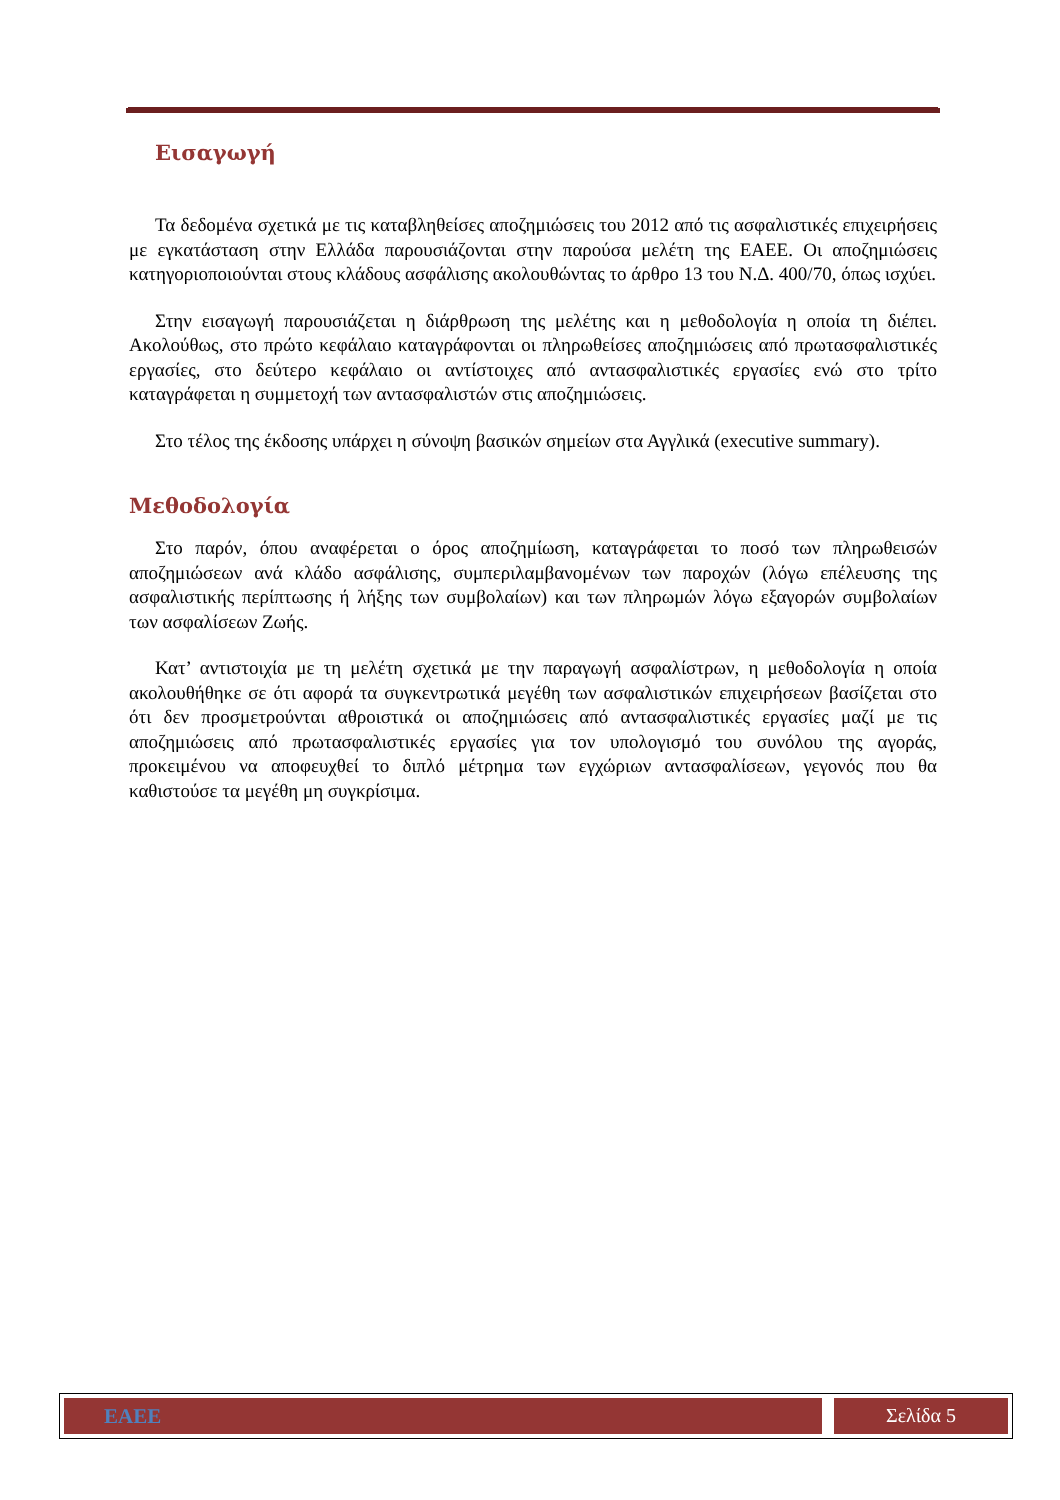Εισαγωγή
Τα δεδομένα σχετικά με τις καταβληθείσες αποζημιώσεις του 2012 από τις ασφαλιστικές επιχειρήσεις με εγκατάσταση στην Ελλάδα παρουσιάζονται στην παρούσα μελέτη της ΕΑΕΕ. Οι αποζημιώσεις κατηγοριοποιούνται στους κλάδους ασφάλισης ακολουθώντας το άρθρο 13 του Ν.Δ. 400/70, όπως ισχύει.
Στην εισαγωγή παρουσιάζεται η διάρθρωση της μελέτης και η μεθοδολογία η οποία τη διέπει. Ακολούθως, στο πρώτο κεφάλαιο καταγράφονται οι πληρωθείσες αποζημιώσεις από πρωτασφαλιστικές εργασίες, στο δεύτερο κεφάλαιο οι αντίστοιχες από αντασφαλιστικές εργασίες ενώ στο τρίτο καταγράφεται η συμμετοχή των αντασφαλιστών στις αποζημιώσεις.
Στο τέλος της έκδοσης υπάρχει η σύνοψη βασικών σημείων στα Αγγλικά (executive summary).
Μεθοδολογία
Στο παρόν, όπου αναφέρεται ο όρος αποζημίωση, καταγράφεται το ποσό των πληρωθεισών αποζημιώσεων ανά κλάδο ασφάλισης, συμπεριλαμβανομένων των παροχών (λόγω επέλευσης της ασφαλιστικής περίπτωσης ή λήξης των συμβολαίων) και των πληρωμών λόγω εξαγορών συμβολαίων των ασφαλίσεων Ζωής.
Κατ’ αντιστοιχία με τη μελέτη σχετικά με την παραγωγή ασφαλίστρων, η μεθοδολογία η οποία ακολουθήθηκε σε ότι αφορά τα συγκεντρωτικά μεγέθη των ασφαλιστικών επιχειρήσεων βασίζεται στο ότι δεν προσμετρούνται αθροιστικά οι αποζημιώσεις από αντασφαλιστικές εργασίες μαζί με τις αποζημιώσεις από πρωτασφαλιστικές εργασίες για τον υπολογισμό του συνόλου της αγοράς, προκειμένου να αποφευχθεί το διπλό μέτρημα των εγχώριων αντασφαλίσεων, γεγονός που θα καθιστούσε τα μεγέθη μη συγκρίσιμα.
ΕΑΕΕ Σελίδα 5